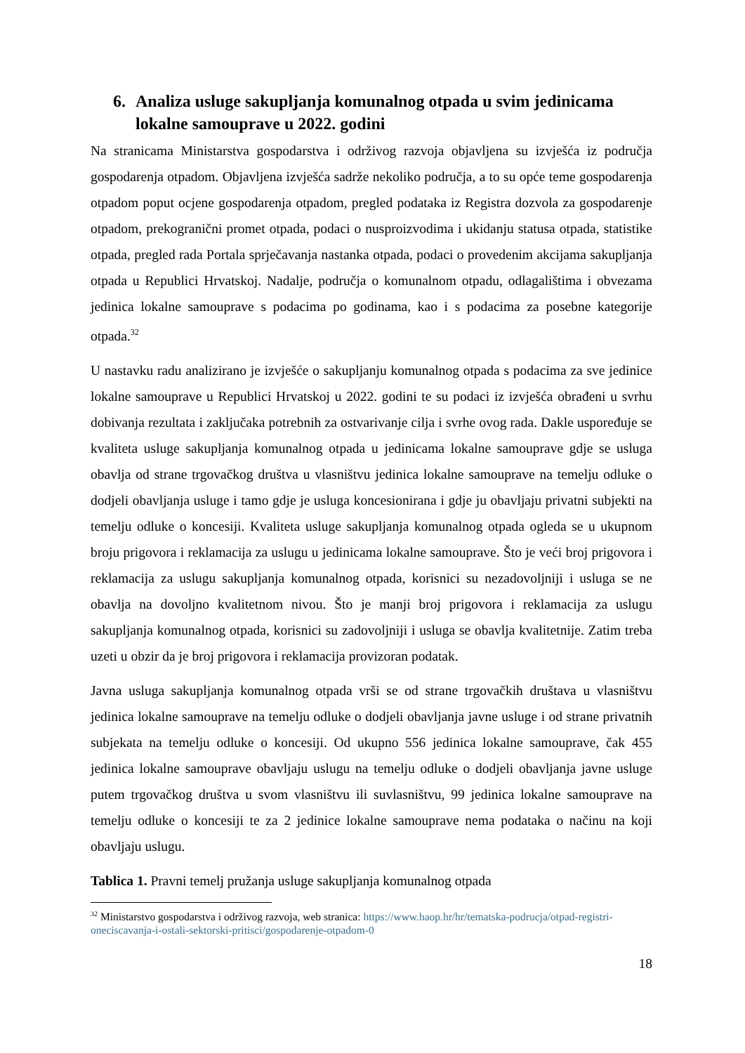6. Analiza usluge sakupljanja komunalnog otpada u svim jedinicama lokalne samouprave u 2022. godini
Na stranicama Ministarstva gospodarstva i održivog razvoja objavljena su izvješća iz područja gospodarenja otpadom. Objavljena izvješća sadrže nekoliko područja, a to su opće teme gospodarenja otpadom poput ocjene gospodarenja otpadom, pregled podataka iz Registra dozvola za gospodarenje otpadom, prekogranični promet otpada, podaci o nusproizvodima i ukidanju statusa otpada, statistike otpada, pregled rada Portala sprječavanja nastanka otpada, podaci o provedenim akcijama sakupljanja otpada u Republici Hrvatskoj. Nadalje, područja o komunalnom otpadu, odlagalištima i obvezama jedinica lokalne samouprave s podacima po godinama, kao i s podacima za posebne kategorije otpada.<sup>32</sup>
U nastavku radu analizirano je izvješće o sakupljanju komunalnog otpada s podacima za sve jedinice lokalne samouprave u Republici Hrvatskoj u 2022. godini te su podaci iz izvješća obrađeni u svrhu dobivanja rezultata i zaključaka potrebnih za ostvarivanje cilja i svrhe ovog rada. Dakle uspoređuje se kvaliteta usluge sakupljanja komunalnog otpada u jedinicama lokalne samouprave gdje se usluga obavlja od strane trgovačkog društva u vlasništvu jedinica lokalne samouprave na temelju odluke o dodjeli obavljanja usluge i tamo gdje je usluga koncesionirana i gdje ju obavljaju privatni subjekti na temelju odluke o koncesiji. Kvaliteta usluge sakupljanja komunalnog otpada ogleda se u ukupnom broju prigovora i reklamacija za uslugu u jedinicama lokalne samouprave. Što je veći broj prigovora i reklamacija za uslugu sakupljanja komunalnog otpada, korisnici su nezadovoljniji i usluga se ne obavlja na dovoljno kvalitetnom nivou. Što je manji broj prigovora i reklamacija za uslugu sakupljanja komunalnog otpada, korisnici su zadovoljniji i usluga se obavlja kvalitetnije. Zatim treba uzeti u obzir da je broj prigovora i reklamacija provizoran podatak.
Javna usluga sakupljanja komunalnog otpada vrši se od strane trgovačkih društava u vlasništvu jedinica lokalne samouprave na temelju odluke o dodjeli obavljanja javne usluge i od strane privatnih subjekata na temelju odluke o koncesiji. Od ukupno 556 jedinica lokalne samouprave, čak 455 jedinica lokalne samouprave obavljaju uslugu na temelju odluke o dodjeli obavljanja javne usluge putem trgovačkog društva u svom vlasništvu ili suvlasništvu, 99 jedinica lokalne samouprave na temelju odluke o koncesiji te za 2 jedinice lokalne samouprave nema podataka o načinu na koji obavljaju uslugu.
Tablica 1. Pravni temelj pružanja usluge sakupljanja komunalnog otpada
<sup>32</sup> Ministarstvo gospodarstva i održivog razvoja, web stranica: https://www.haop.hr/hr/tematska-podrucja/otpad-registri-oneciscavanja-i-ostali-sektorski-pritisci/gospodarenje-otpadom-0
18